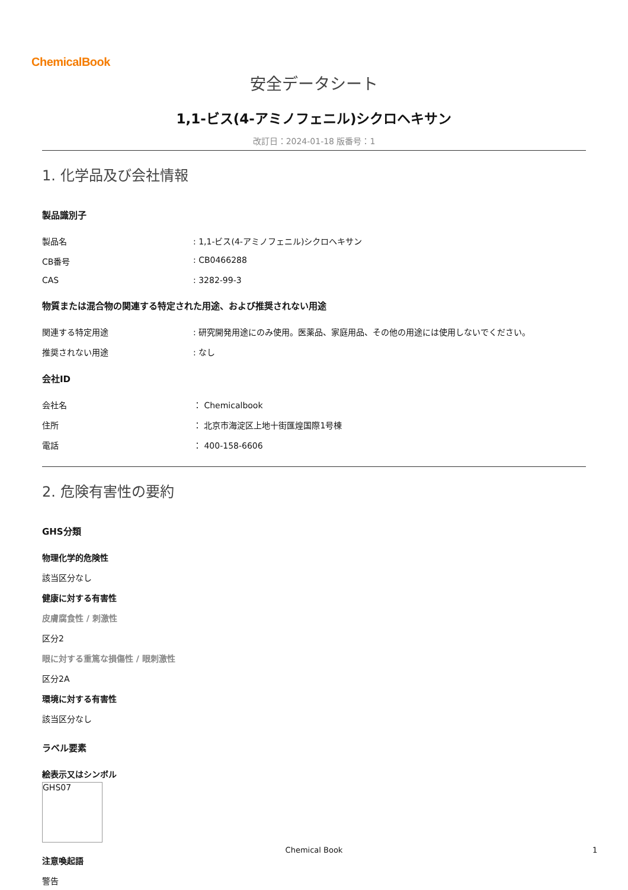ChemicalBook
安全データシート
1,1-ビス(4-アミノフェニル)シクロヘキサン
改訂日：2024-01-18 版番号：1
1. 化学品及び会社情報
製品識別子
製品名: 1,1-ビス(4-アミノフェニル)シクロヘキサン
CB番号: CB0466288
CAS: 3282-99-3
物質または混合物の関連する特定された用途、および推奨されない用途
関連する特定用途: 研究開発用途にのみ使用。医薬品、家庭用品、その他の用途には使用しないでください。
推奨されない用途: なし
会社ID
会社名 ： Chemicalbook
住所 ： 北京市海淀区上地十街匯煌国際1号棟
電話 ： 400-158-6606
2. 危険有害性の要約
GHS分類
物理化学的危険性
該当区分なし
健康に対する有害性
皮膚腐食性 / 刺激性
区分2
眼に対する重篤な損傷性 / 眼刺激性
区分2A
環境に対する有害性
該当区分なし
ラベル要素
絵表示又はシンボル
GHS07
注意喚起語
警告
Chemical Book 1